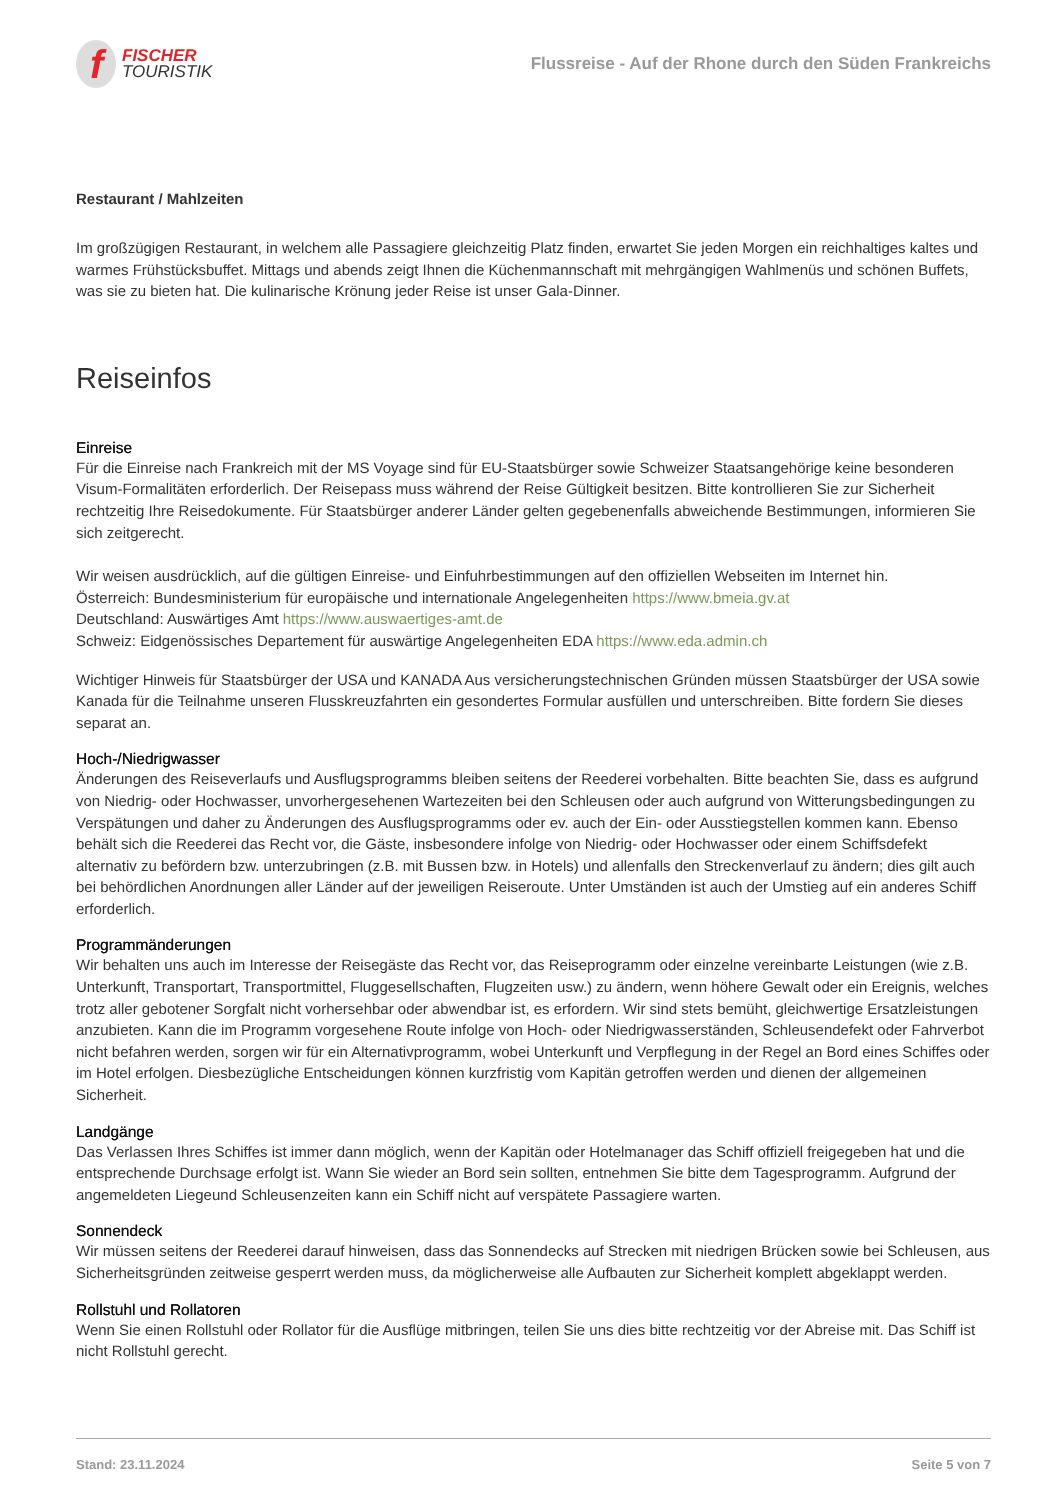f
FISCHER
TOURISTIK
Flussreise - Auf der Rhone durch den Süden Frankreichs
Restaurant / Mahlzeiten
Im großzügigen Restaurant, in welchem alle Passagiere gleichzeitig Platz finden, erwartet Sie jeden Morgen ein reichhaltiges kaltes und warmes Frühstücksbuffet. Mittags und abends zeigt Ihnen die Küchenmannschaft mit mehrgängigen Wahlmenüs und schönen Buffets, was sie zu bieten hat. Die kulinarische Krönung jeder Reise ist unser Gala-Dinner.
Reiseinfos
Einreise
Für die Einreise nach Frankreich mit der MS Voyage sind für EU-Staatsbürger sowie Schweizer Staatsangehörige keine besonderen Visum-Formalitäten erforderlich. Der Reisepass muss während der Reise Gültigkeit besitzen. Bitte kontrollieren Sie zur Sicherheit rechtzeitig Ihre Reisedokumente. Für Staatsbürger anderer Länder gelten gegebenenfalls abweichende Bestimmungen, informieren Sie sich zeitgerecht.
Wir weisen ausdrücklich, auf die gültigen Einreise- und Einfuhrbestimmungen auf den offiziellen Webseiten im Internet hin.
Österreich: Bundesministerium für europäische und internationale Angelegenheiten https://www.bmeia.gv.at
Deutschland: Auswärtiges Amt https://www.auswaertiges-amt.de
Schweiz: Eidgenössisches Departement für auswärtige Angelegenheiten EDA https://www.eda.admin.ch
Wichtiger Hinweis für Staatsbürger der USA und KANADA Aus versicherungstechnischen Gründen müssen Staatsbürger der USA sowie Kanada für die Teilnahme unseren Flusskreuzfahrten ein gesondertes Formular ausfüllen und unterschreiben. Bitte fordern Sie dieses separat an.
Hoch-/Niedrigwasser
Änderungen des Reiseverlaufs und Ausflugsprogramms bleiben seitens der Reederei vorbehalten. Bitte beachten Sie, dass es aufgrund von Niedrig- oder Hochwasser, unvorhergesehenen Wartezeiten bei den Schleusen oder auch aufgrund von Witterungsbedingungen zu Verspätungen und daher zu Änderungen des Ausflugsprogramms oder ev. auch der Ein- oder Ausstiegstellen kommen kann. Ebenso behält sich die Reederei das Recht vor, die Gäste, insbesondere infolge von Niedrig- oder Hochwasser oder einem Schiffsdefekt alternativ zu befördern bzw. unterzubringen (z.B. mit Bussen bzw. in Hotels) und allenfalls den Streckenverlauf zu ändern; dies gilt auch bei behördlichen Anordnungen aller Länder auf der jeweiligen Reiseroute. Unter Umständen ist auch der Umstieg auf ein anderes Schiff erforderlich.
Programmänderungen
Wir behalten uns auch im Interesse der Reisegäste das Recht vor, das Reiseprogramm oder einzelne vereinbarte Leistungen (wie z.B. Unterkunft, Transportart, Transportmittel, Fluggesellschaften, Flugzeiten usw.) zu ändern, wenn höhere Gewalt oder ein Ereignis, welches trotz aller gebotener Sorgfalt nicht vorhersehbar oder abwendbar ist, es erfordern. Wir sind stets bemüht, gleichwertige Ersatzleistungen anzubieten. Kann die im Programm vorgesehene Route infolge von Hoch- oder Niedrigwasserständen, Schleusendefekt oder Fahrverbot nicht befahren werden, sorgen wir für ein Alternativprogramm, wobei Unterkunft und Verpflegung in der Regel an Bord eines Schiffes oder im Hotel erfolgen. Diesbezügliche Entscheidungen können kurzfristig vom Kapitän getroffen werden und dienen der allgemeinen Sicherheit.
Landgänge
Das Verlassen Ihres Schiffes ist immer dann möglich, wenn der Kapitän oder Hotelmanager das Schiff offiziell freigegeben hat und die entsprechende Durchsage erfolgt ist. Wann Sie wieder an Bord sein sollten, entnehmen Sie bitte dem Tagesprogramm. Aufgrund der angemeldeten Liegeund Schleusenzeiten kann ein Schiff nicht auf verspätete Passagiere warten.
Sonnendeck
Wir müssen seitens der Reederei darauf hinweisen, dass das Sonnendecks auf Strecken mit niedrigen Brücken sowie bei Schleusen, aus Sicherheitsgründen zeitweise gesperrt werden muss, da möglicherweise alle Aufbauten zur Sicherheit komplett abgeklappt werden.
Rollstuhl und Rollatoren
Wenn Sie einen Rollstuhl oder Rollator für die Ausflüge mitbringen, teilen Sie uns dies bitte rechtzeitig vor der Abreise mit. Das Schiff ist nicht Rollstuhl gerecht.
Stand: 23.11.2024 Seite 5 von 7